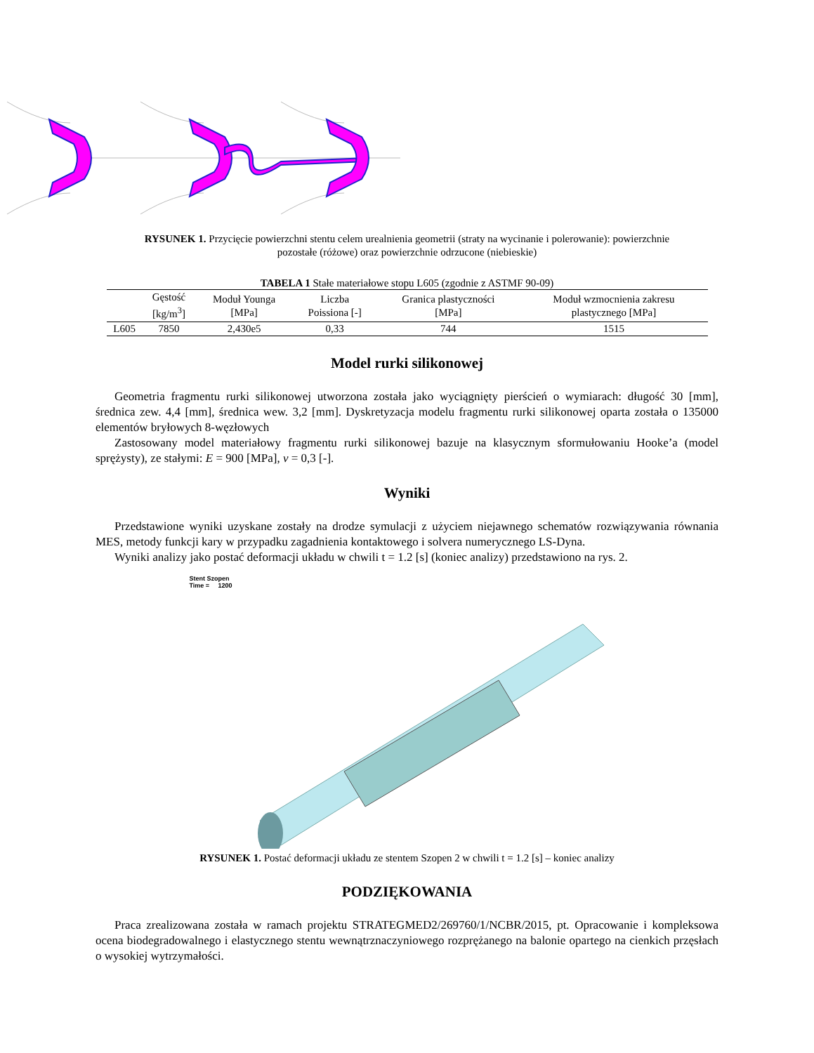RYSUNEK 1. Przycięcie powierzchni stentu celem urealnienia geometrii (straty na wycinanie i polerowanie): powierzchnie pozostałe (różowe) oraz powierzchnie odrzucone (niebieskie)
TABELA 1 Stałe materiałowe stopu L605 (zgodnie z ASTMF 90-09)
| | Gęstość [kg/m<sup>3</sup>] | Moduł Younga [MPa] | Liczba Poissiona [-] | Granica plastyczności [MPa] | Moduł wzmocnienia zakresu plastycznego [MPa] |
| --- | --- | --- | --- | --- | --- |
| L605 | 7850 | 2,430e5 | 0,33 | 744 | 1515 |
Model rurki silikonowej
Geometria fragmentu rurki silikonowej utworzona została jako wyciągnięty pierścień o wymiarach: długość 30 [mm], średnica zew. 4,4 [mm], średnica wew. 3,2 [mm]. Dyskretyzacja modelu fragmentu rurki silikonowej oparta została o 135000 elementów bryłowych 8-węzłowych
Zastosowany model materiałowy fragmentu rurki silikonowej bazuje na klasycznym sformułowaniu Hooke’a (model sprężysty), ze stałymi: E = 900 [MPa], v = 0,3 [-].
Wyniki
Przedstawione wyniki uzyskane zostały na drodze symulacji z użyciem niejawnego schematów rozwiązywania równania MES, metody funkcji kary w przypadku zagadnienia kontaktowego i solvera numerycznego LS-Dyna.
Wyniki analizy jako postać deformacji układu w chwili t = 1.2 [s] (koniec analizy) przedstawiono na rys. 2.
Stent Szopen
Time = 1200
RYSUNEK 1. Postać deformacji układu ze stentem Szopen 2 w chwili t = 1.2 [s] – koniec analizy
PODZIĘKOWANIA
Praca zrealizowana została w ramach projektu STRATEGMED2/269760/1/NCBR/2015, pt. Opracowanie i kompleksowa ocena biodegradowalnego i elastycznego stentu wewnątrznaczyniowego rozprężanego na balonie opartego na cienkich przęsłach o wysokiej wytrzymałości.